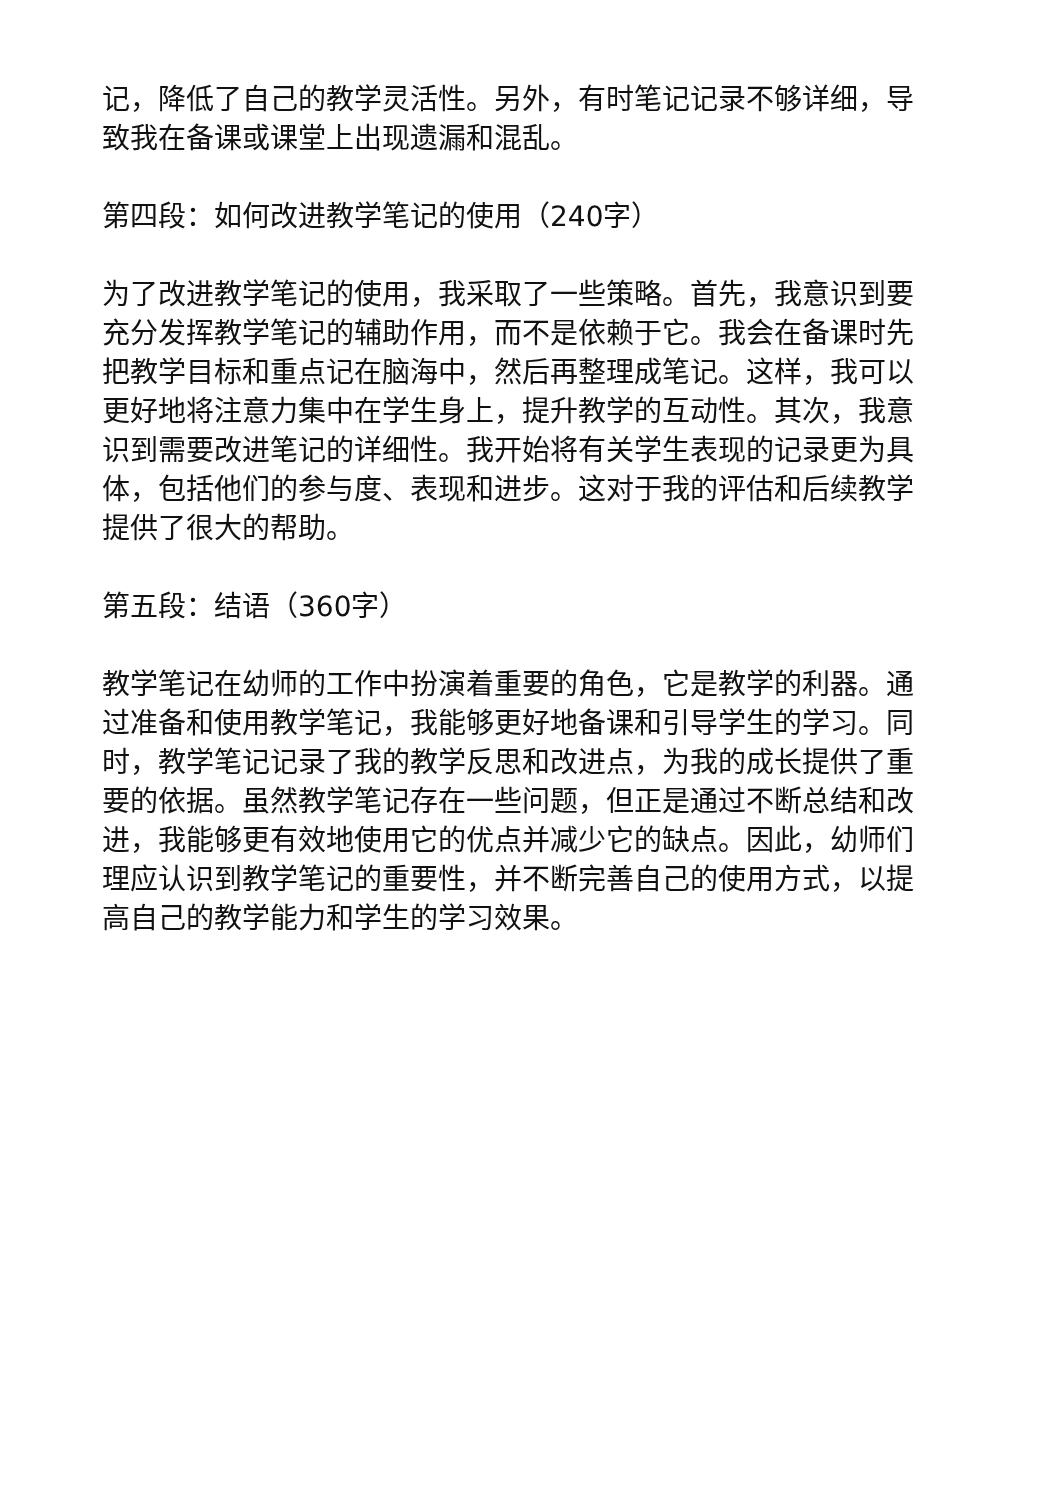记，降低了自己的教学灵活性。另外，有时笔记记录不够详细，导致我在备课或课堂上出现遗漏和混乱。
第四段：如何改进教学笔记的使用（240字）
为了改进教学笔记的使用，我采取了一些策略。首先，我意识到要充分发挥教学笔记的辅助作用，而不是依赖于它。我会在备课时先把教学目标和重点记在脑海中，然后再整理成笔记。这样，我可以更好地将注意力集中在学生身上，提升教学的互动性。其次，我意识到需要改进笔记的详细性。我开始将有关学生表现的记录更为具体，包括他们的参与度、表现和进步。这对于我的评估和后续教学提供了很大的帮助。
第五段：结语（360字）
教学笔记在幼师的工作中扮演着重要的角色，它是教学的利器。通过准备和使用教学笔记，我能够更好地备课和引导学生的学习。同时，教学笔记记录了我的教学反思和改进点，为我的成长提供了重要的依据。虽然教学笔记存在一些问题，但正是通过不断总结和改进，我能够更有效地使用它的优点并减少它的缺点。因此，幼师们理应认识到教学笔记的重要性，并不断完善自己的使用方式，以提高自己的教学能力和学生的学习效果。